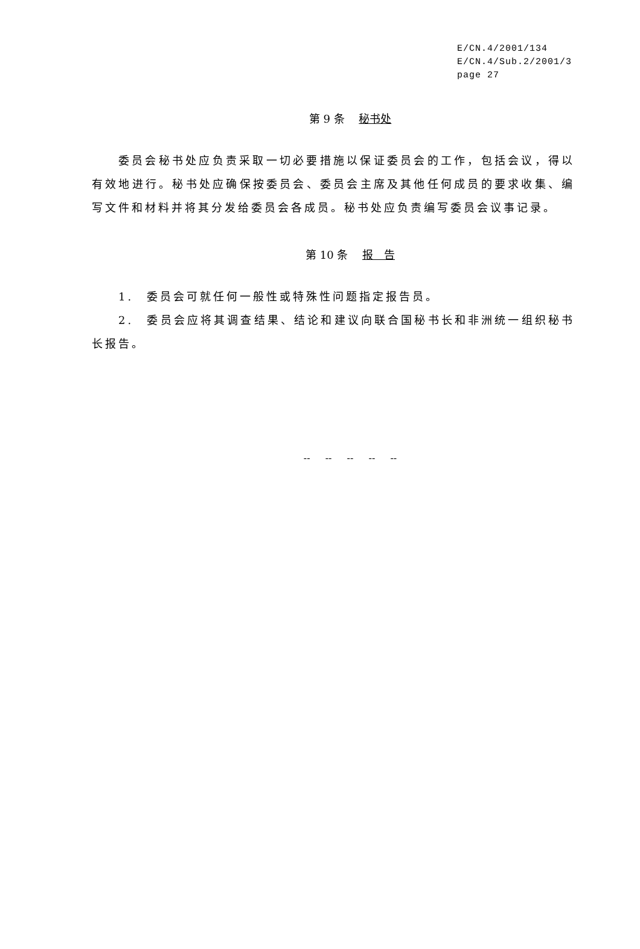E/CN.4/2001/134
E/CN.4/Sub.2/2001/3
page 27
第 9 条　 秘书处
委员会秘书处应负责采取一切必要措施以保证委员会的工作，包括会议，得以有效地进行。秘书处应确保按委员会、委员会主席及其他任何成员的要求收集、编写文件和材料并将其分发给委员会各成员。秘书处应负责编写委员会议事记录。
第 10 条　 报　告
1.　委员会可就任何一般性或特殊性问题指定报告员。
2.　委员会应将其调查结果、结论和建议向联合国秘书长和非洲统一组织秘书长报告。
-- -- -- -- --